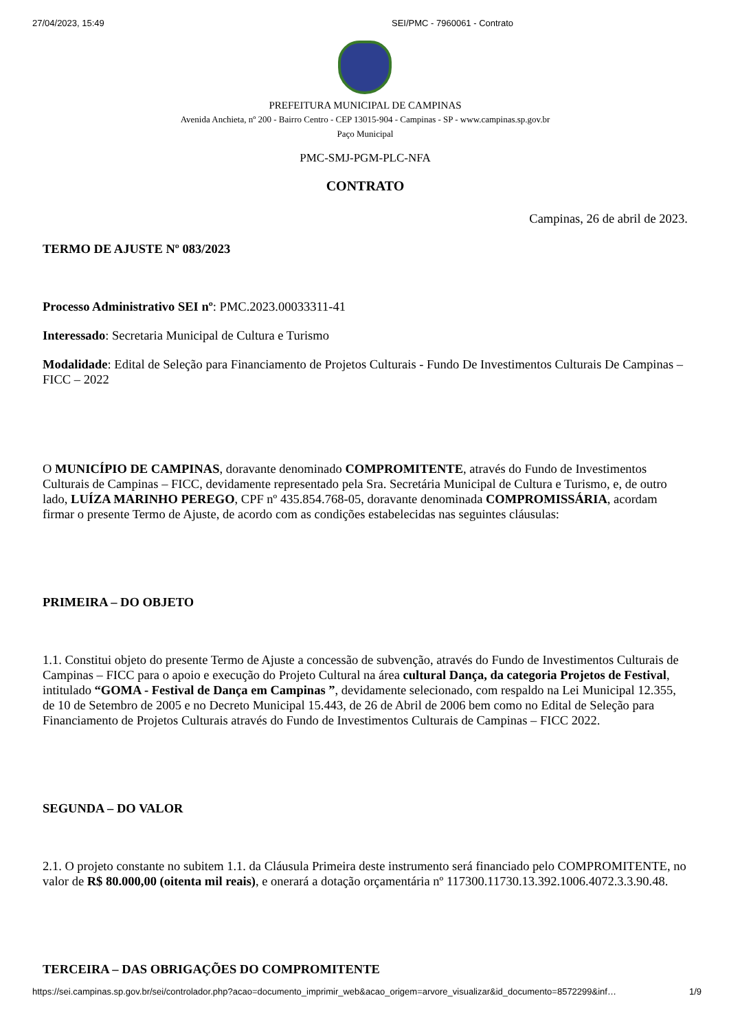27/04/2023, 15:49 SEI/PMC - 7960061 - Contrato
PREFEITURA MUNICIPAL DE CAMPINAS
Avenida Anchieta, nº 200 - Bairro Centro - CEP 13015-904 - Campinas - SP - www.campinas.sp.gov.br
Paço Municipal
PMC-SMJ-PGM-PLC-NFA
CONTRATO
Campinas, 26 de abril de 2023.
TERMO DE AJUSTE Nº 083/2023
Processo Administrativo SEI nº: PMC.2023.00033311-41
Interessado: Secretaria Municipal de Cultura e Turismo
Modalidade: Edital de Seleção para Financiamento de Projetos Culturais - Fundo De Investimentos Culturais De Campinas – FICC – 2022
O MUNICÍPIO DE CAMPINAS, doravante denominado COMPROMITENTE, através do Fundo de Investimentos Culturais de Campinas – FICC, devidamente representado pela Sra. Secretária Municipal de Cultura e Turismo, e, de outro lado, LUÍZA MARINHO PEREGO, CPF nº 435.854.768-05, doravante denominada COMPROMISSÁRIA, acordam firmar o presente Termo de Ajuste, de acordo com as condições estabelecidas nas seguintes cláusulas:
PRIMEIRA – DO OBJETO
1.1. Constitui objeto do presente Termo de Ajuste a concessão de subvenção, através do Fundo de Investimentos Culturais de Campinas – FICC para o apoio e execução do Projeto Cultural na área cultural Dança, da categoria Projetos de Festival, intitulado “GOMA - Festival de Dança em Campinas ”, devidamente selecionado, com respaldo na Lei Municipal 12.355, de 10 de Setembro de 2005 e no Decreto Municipal 15.443, de 26 de Abril de 2006 bem como no Edital de Seleção para Financiamento de Projetos Culturais através do Fundo de Investimentos Culturais de Campinas – FICC 2022.
SEGUNDA – DO VALOR
2.1. O projeto constante no subitem 1.1. da Cláusula Primeira deste instrumento será financiado pelo COMPROMITENTE, no valor de R$ 80.000,00 (oitenta mil reais), e onerará a dotação orçamentária nº 117300.11730.13.392.1006.4072.3.3.90.48.
TERCEIRA – DAS OBRIGAÇÕES DO COMPROMITENTE
https://sei.campinas.sp.gov.br/sei/controlador.php?acao=documento_imprimir_web&acao_origem=arvore_visualizar&id_documento=8572299&inf… 1/9